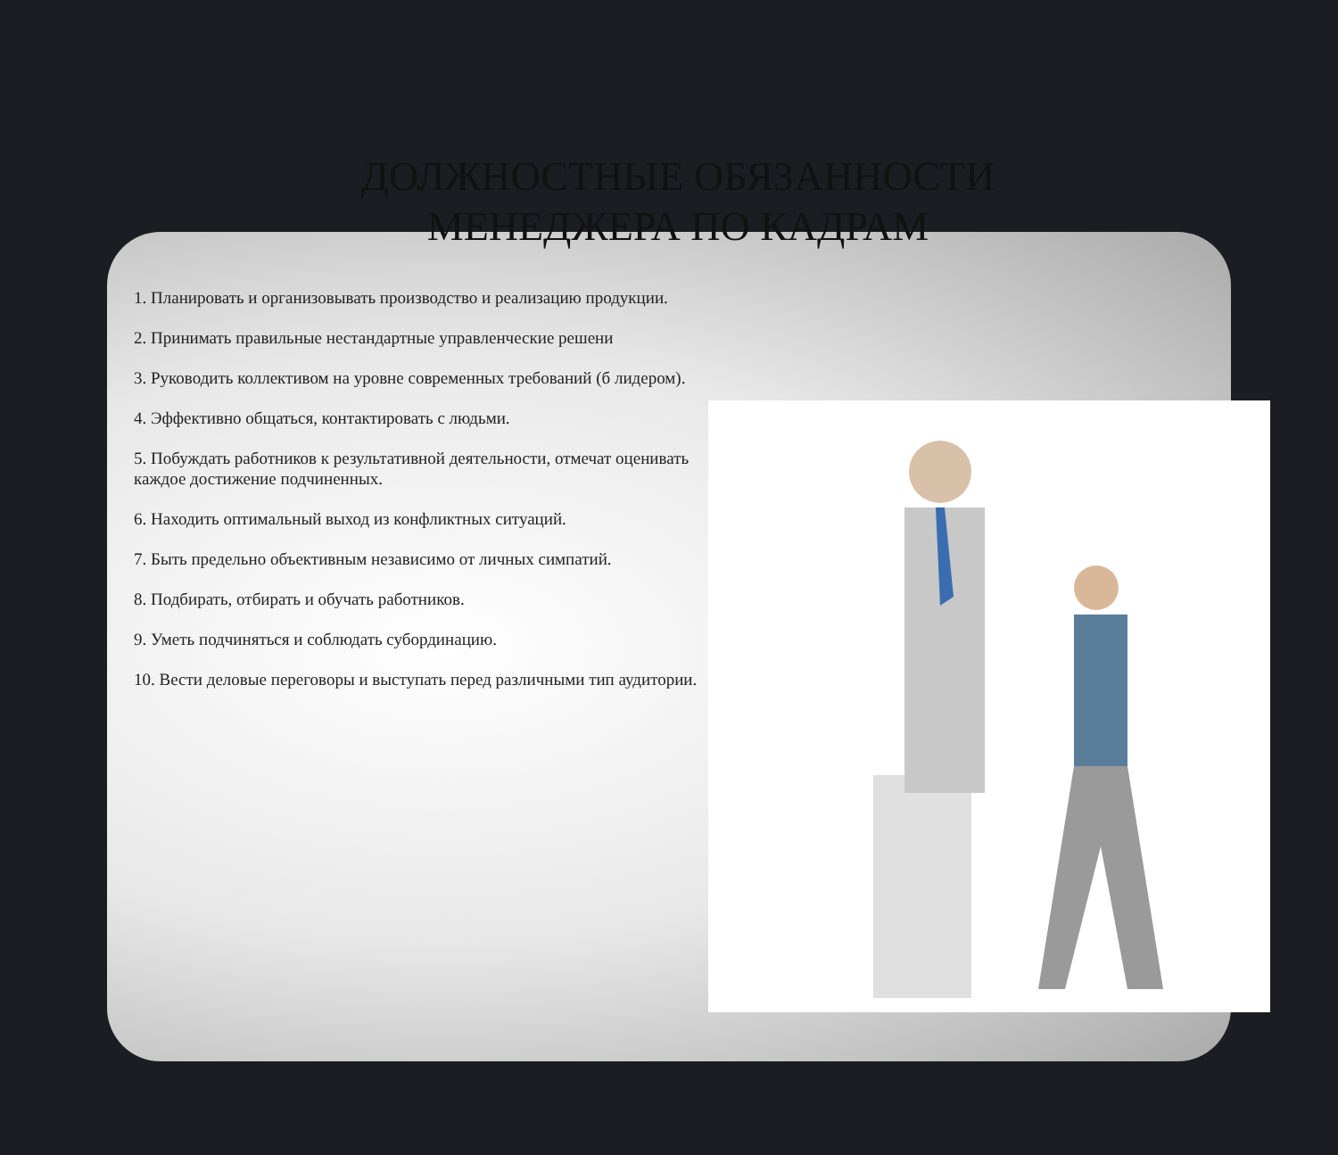ДОЛЖНОСТНЫЕ ОБЯЗАННОСТИ МЕНЕДЖЕРА ПО КАДРАМ
1. Планировать и организовывать производство и реализацию продукции.
2. Принимать правильные нестандартные управленческие решени
3. Руководить коллективом на уровне современных требований (б лидером).
4. Эффективно общаться, контактировать с людьми.
5. Побуждать работников к результативной деятельности, отмечат оценивать каждое достижение подчиненных.
6. Находить оптимальный выход из конфликтных ситуаций.
7. Быть предельно объективным независимо от личных симпатий.
8. Подбирать, отбирать и обучать работников.
9. Уметь подчиняться и соблюдать субординацию.
10. Вести деловые переговоры и выступать перед различными тип аудитории.